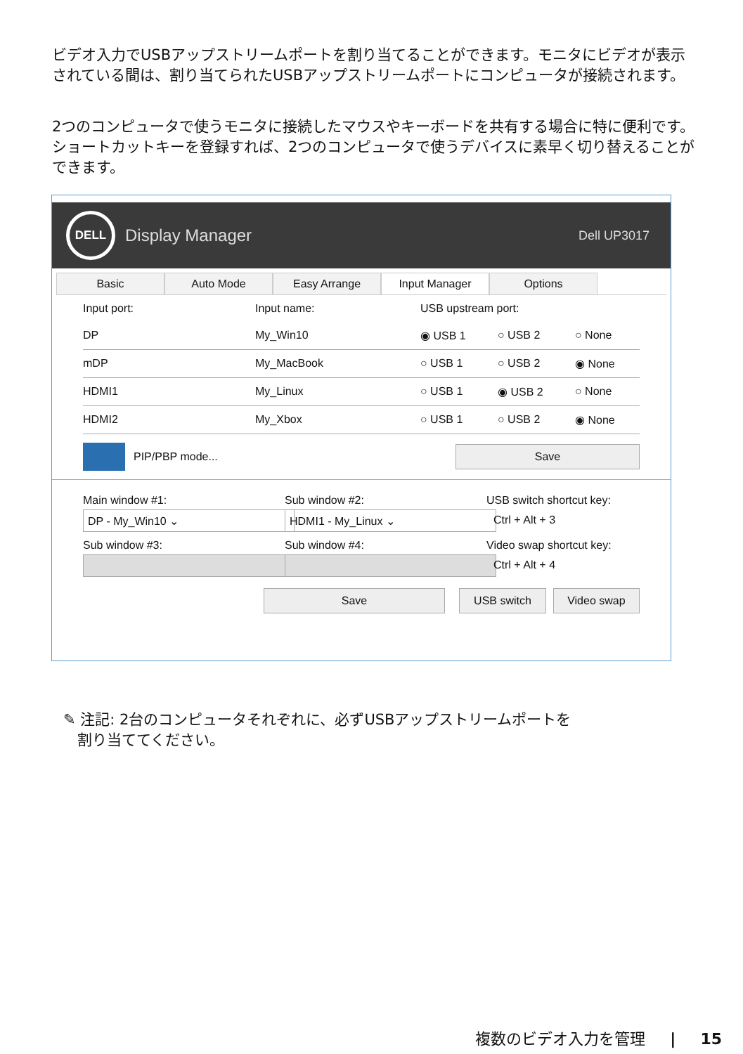ビデオ入力でUSBアップストリームポートを割り当てることができます。モニタにビデオが表示されている間は、割り当てられたUSBアップストリームポートにコンピュータが接続されます。
2つのコンピュータで使うモニタに接続したマウスやキーボードを共有する場合に特に便利です。ショートカットキーを登録すれば、2つのコンピュータで使うデバイスに素早く切り替えることができます。
DELL
Display Manager Dell UP3017
Basic Auto Mode Easy Arrange Input Manager Options
Input port: Input name: USB upstream port:
DP My_Win10 ◉ USB 1 ○ USB 2 ○ None
mDP My_MacBook ○ USB 1 ○ USB 2 ◉ None
HDMI1 My_Linux ○ USB 1 ◉ USB 2 ○ None
HDMI2 My_Xbox ○ USB 1 ○ USB 2 ◉ None
PIP/PBP mode... Save
Main window #1:
DP - My_Win10 ⌄
Sub window #2:
HDMI1 - My_Linux ⌄
USB switch shortcut key:
Ctrl + Alt + 3
Sub window #3: Sub window #4: Video swap shortcut key:
Ctrl + Alt + 4
Save USB switch Video swap
✎ 注記: 2台のコンピュータそれぞれに、必ずUSBアップストリームポートを
割り当ててください。
複数のビデオ入力を管理 | 15